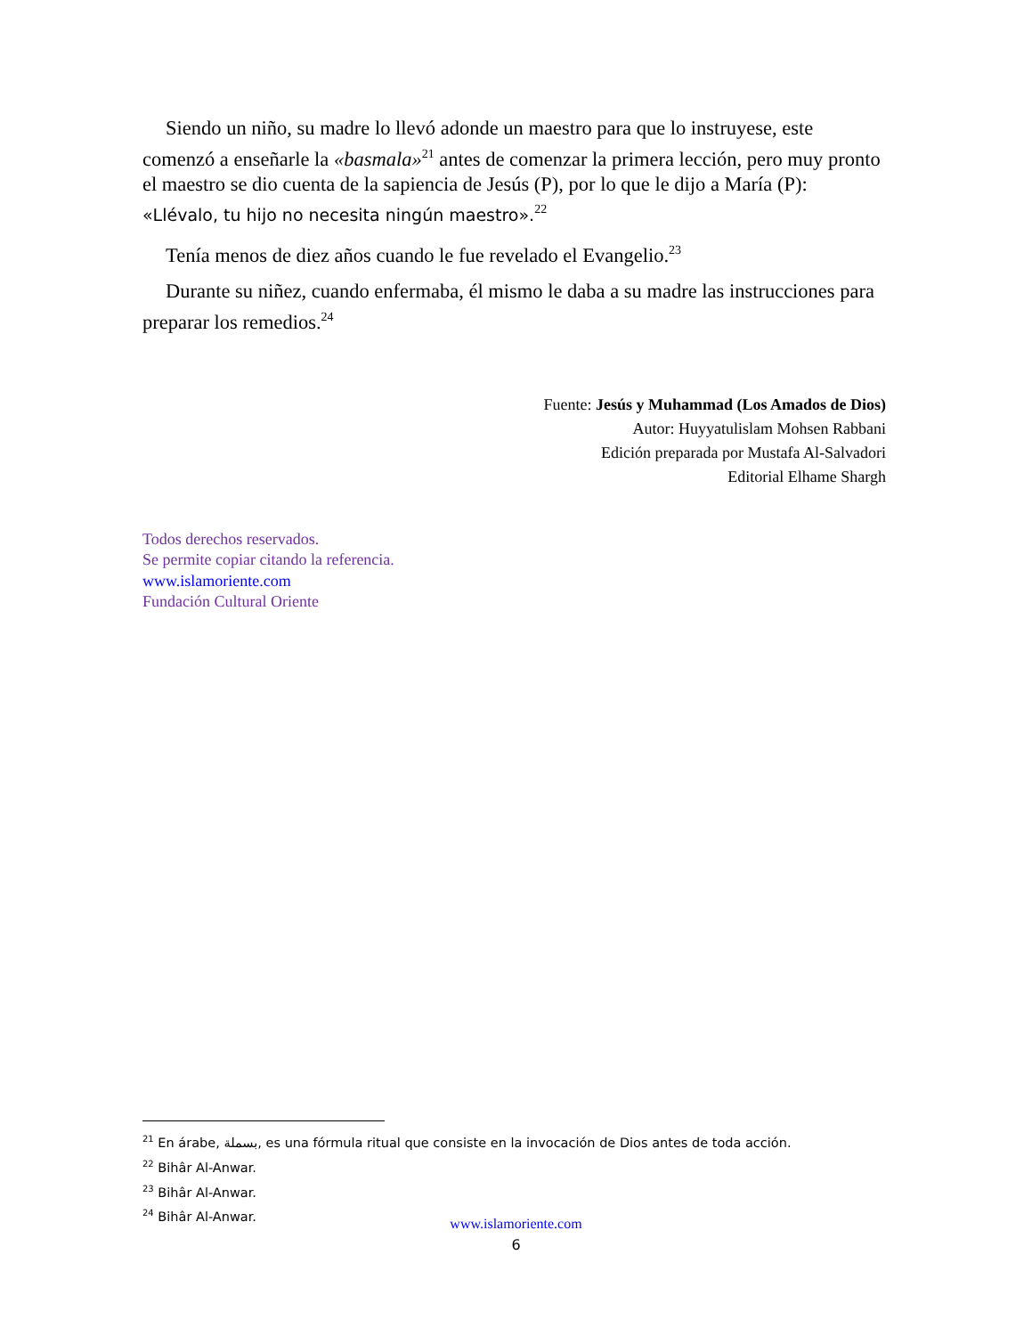Siendo un niño, su madre lo llevó adonde un maestro para que lo instruyese, este comenzó a enseñarle la «basmala»<sup>21</sup> antes de comenzar la primera lección, pero muy pronto el maestro se dio cuenta de la sapiencia de Jesús (P), por lo que le dijo a María (P): «Llévalo, tu hijo no necesita ningún maestro».<sup>22</sup>
Tenía menos de diez años cuando le fue revelado el Evangelio.<sup>23</sup>
Durante su niñez, cuando enfermaba, él mismo le daba a su madre las instrucciones para preparar los remedios.<sup>24</sup>
Fuente: Jesús y Muhammad (Los Amados de Dios)
Autor: Huyyatulislam Mohsen Rabbani
Edición preparada por Mustafa Al-Salvadori
Editorial Elhame Shargh
Todos derechos reservados.
Se permite copiar citando la referencia.
www.islamoriente.com
Fundación Cultural Oriente
<sup>21</sup> En árabe, بسملة, es una fórmula ritual que consiste en la invocación de Dios antes de toda acción.
<sup>22</sup> Bihâr Al-Anwar.
<sup>23</sup> Bihâr Al-Anwar.
<sup>24</sup> Bihâr Al-Anwar.
www.islamoriente.com
6